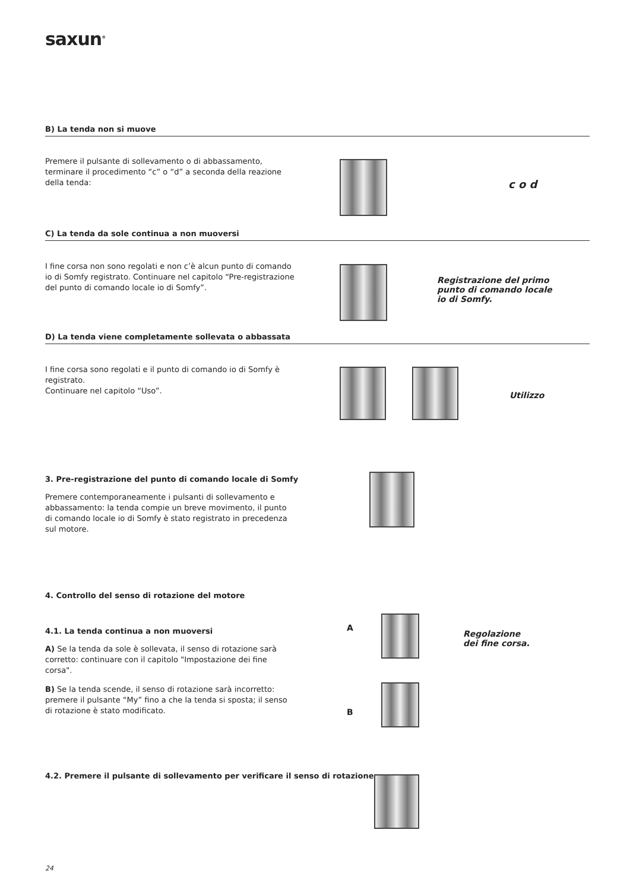saxun<sup>®</sup>
B) La tenda non si muove
Premere il pulsante di sollevamento o di abbassamento, terminare il procedimento “c” o “d” a seconda della reazione della tenda:
c o d
C) La tenda da sole continua a non muoversi
I fine corsa non sono regolati e non c’è alcun punto di comando io di Somfy registrato. Continuare nel capitolo “Pre-registrazione del punto di comando locale io di Somfy”.
Registrazione del primo punto di comando locale io di Somfy.
D) La tenda viene completamente sollevata o abbassata
I fine corsa sono regolati e il punto di comando io di Somfy è registrato.
Continuare nel capitolo “Uso”.
Utilizzo
3. Pre-registrazione del punto di comando locale di Somfy
Premere contemporaneamente i pulsanti di sollevamento e abbassamento: la tenda compie un breve movimento, il punto di comando locale io di Somfy è stato registrato in precedenza sul motore.
4. Controllo del senso di rotazione del motore
4.1. La tenda continua a non muoversi
A) Se la tenda da sole è sollevata, il senso di rotazione sarà corretto: continuare con il capitolo "Impostazione dei fine corsa".
B) Se la tenda scende, il senso di rotazione sarà incorretto: premere il pulsante “My” fino a che la tenda si sposta; il senso di rotazione è stato modificato.
A
B
Regolazione
dei fine corsa.
4.2. Premere il pulsante di sollevamento per verificare il senso di rotazione.
24